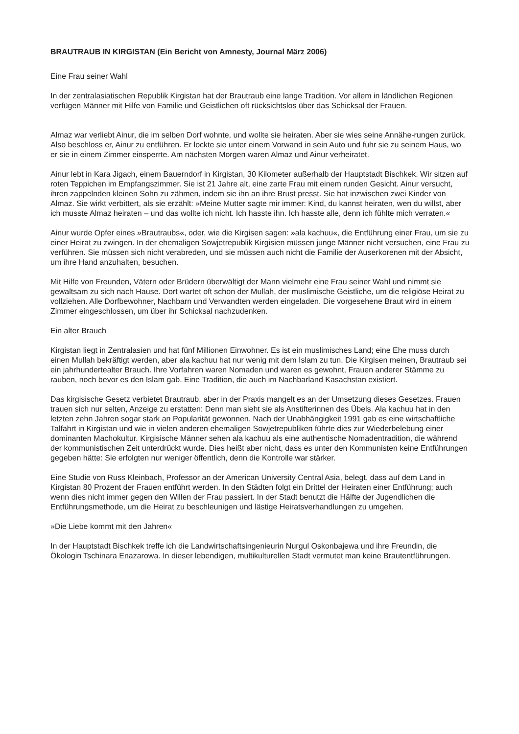BRAUTRAUB IN KIRGISTAN (Ein Bericht von Amnesty, Journal März 2006)
Eine Frau seiner Wahl
In der zentralasiatischen Republik Kirgistan hat der Brautraub eine lange Tradition. Vor allem in ländlichen Regionen verfügen Männer mit Hilfe von Familie und Geistlichen oft rücksichtslos über das Schicksal der Frauen.
Almaz war verliebt Ainur, die im selben Dorf wohnte, und wollte sie heiraten. Aber sie wies seine Annähe-rungen zurück. Also beschloss er, Ainur zu entführen. Er lockte sie unter einem Vorwand in sein Auto und fuhr sie zu seinem Haus, wo er sie in einem Zimmer einsperrte. Am nächsten Morgen waren Almaz und Ainur verheiratet.
Ainur lebt in Kara Jigach, einem Bauerndorf in Kirgistan, 30 Kilometer außerhalb der Hauptstadt Bischkek. Wir sitzen auf roten Teppichen im Empfangszimmer. Sie ist 21 Jahre alt, eine zarte Frau mit einem runden Gesicht. Ainur versucht, ihren zappelnden kleinen Sohn zu zähmen, indem sie ihn an ihre Brust presst. Sie hat inzwischen zwei Kinder von Almaz. Sie wirkt verbittert, als sie erzählt: »Meine Mutter sagte mir immer: Kind, du kannst heiraten, wen du willst, aber ich musste Almaz heiraten – und das wollte ich nicht. Ich hasste ihn. Ich hasste alle, denn ich fühlte mich verraten.«
Ainur wurde Opfer eines »Brautraubs«, oder, wie die Kirgisen sagen: »ala kachuu«, die Entführung einer Frau, um sie zu einer Heirat zu zwingen. In der ehemaligen Sowjetrepublik Kirgisien müssen junge Männer nicht versuchen, eine Frau zu verführen. Sie müssen sich nicht verabreden, und sie müssen auch nicht die Familie der Auserkorenen mit der Absicht, um ihre Hand anzuhalten, besuchen.
Mit Hilfe von Freunden, Vätern oder Brüdern überwältigt der Mann vielmehr eine Frau seiner Wahl und nimmt sie gewaltsam zu sich nach Hause. Dort wartet oft schon der Mullah, der muslimische Geistliche, um die religiöse Heirat zu vollziehen. Alle Dorfbewohner, Nachbarn und Verwandten werden eingeladen. Die vorgesehene Braut wird in einem Zimmer eingeschlossen, um über ihr Schicksal nachzudenken.
Ein alter Brauch
Kirgistan liegt in Zentralasien und hat fünf Millionen Einwohner. Es ist ein muslimisches Land; eine Ehe muss durch einen Mullah bekräftigt werden, aber ala kachuu hat nur wenig mit dem Islam zu tun. Die Kirgisen meinen, Brautraub sei ein jahrhundertealter Brauch. Ihre Vorfahren waren Nomaden und waren es gewohnt, Frauen anderer Stämme zu rauben, noch bevor es den Islam gab. Eine Tradition, die auch im Nachbarland Kasachstan existiert.
Das kirgisische Gesetz verbietet Brautraub, aber in der Praxis mangelt es an der Umsetzung dieses Gesetzes. Frauen trauen sich nur selten, Anzeige zu erstatten: Denn man sieht sie als Anstifterinnen des Übels. Ala kachuu hat in den letzten zehn Jahren sogar stark an Popularität gewonnen. Nach der Unabhängigkeit 1991 gab es eine wirtschaftliche Talfahrt in Kirgistan und wie in vielen anderen ehemaligen Sowjetrepubliken führte dies zur Wiederbelebung einer dominanten Machokultur. Kirgisische Männer sehen ala kachuu als eine authentische Nomadentradition, die während der kommunistischen Zeit unterdrückt wurde. Dies heißt aber nicht, dass es unter den Kommunisten keine Entführungen gegeben hätte: Sie erfolgten nur weniger öffentlich, denn die Kontrolle war stärker.
Eine Studie von Russ Kleinbach, Professor an der American University Central Asia, belegt, dass auf dem Land in Kirgistan 80 Prozent der Frauen entführt werden. In den Städten folgt ein Drittel der Heiraten einer Entführung; auch wenn dies nicht immer gegen den Willen der Frau passiert. In der Stadt benutzt die Hälfte der Jugendlichen die Entführungsmethode, um die Heirat zu beschleunigen und lästige Heiratsverhandlungen zu umgehen.
»Die Liebe kommt mit den Jahren«
In der Hauptstadt Bischkek treffe ich die Landwirtschaftsingenieurin Nurgul Oskonbajewa und ihre Freundin, die Ökologin Tschinara Enazarowa. In dieser lebendigen, multikulturellen Stadt vermutet man keine Brautentführungen.